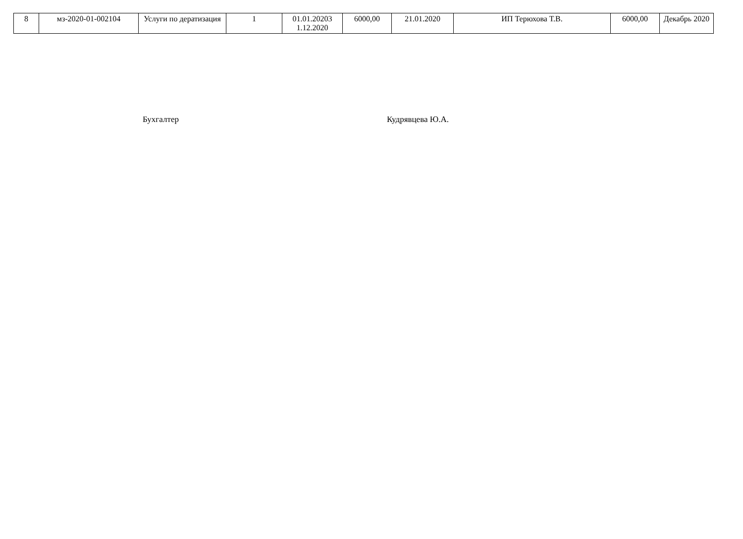| 8 | мз-2020-01-002104 | Услуги по дератизация | 1 | 01.01.20203 1.12.2020 | 6000,00 | 21.01.2020 | ИП Терюхова Т.В. | 6000,00 | Декабрь 2020 |
Бухгалтер Кудрявцева Ю.А.